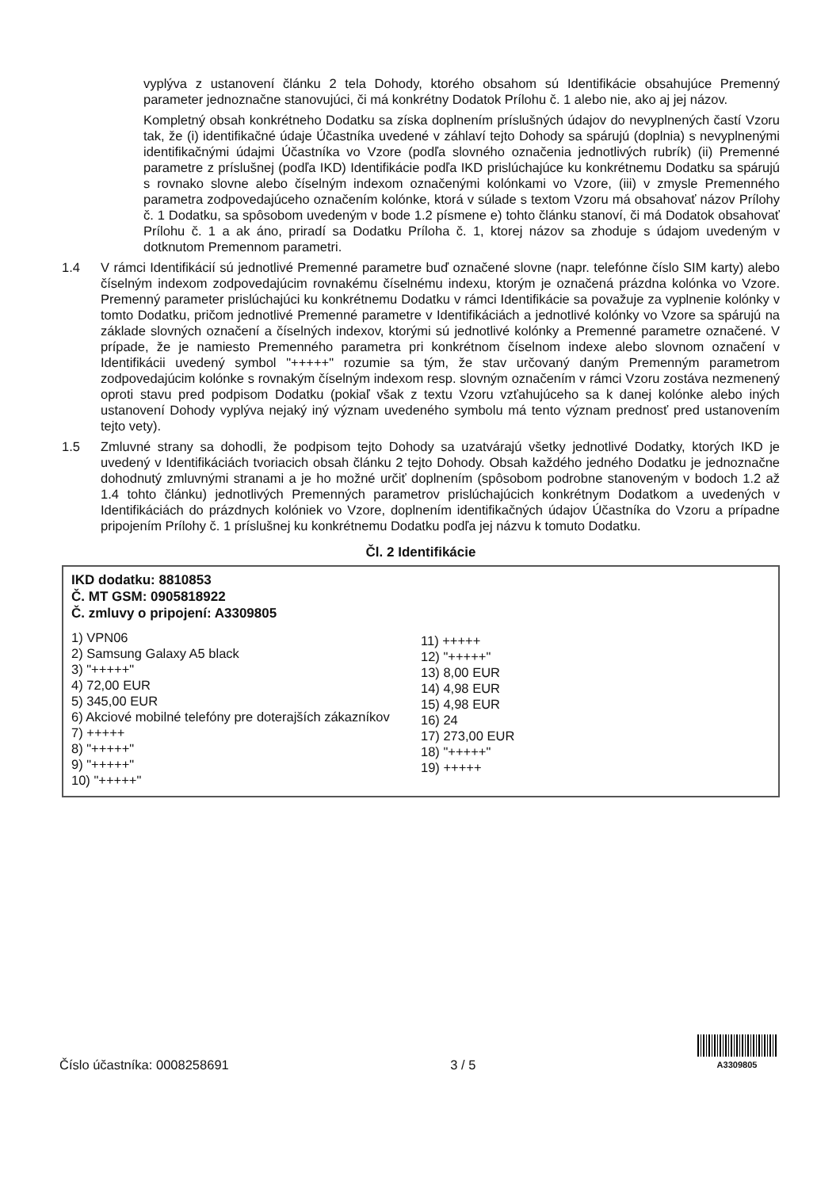vyplýva z ustanovení článku 2 tela Dohody, ktorého obsahom sú Identifikácie obsahujúce Premenný parameter jednoznačne stanovujúci, či má konkrétny Dodatok Prílohu č. 1 alebo nie, ako aj jej názov.
Kompletný obsah konkrétneho Dodatku sa získa doplnením príslušných údajov do nevyplnených častí Vzoru tak, že (i) identifikačné údaje Účastníka uvedené v záhlaví tejto Dohody sa spárujú (doplnia) s nevyplnenými identifikačnými údajmi Účastníka vo Vzore (podľa slovného označenia jednotlivých rubrík) (ii) Premenné parametre z príslušnej (podľa IKD) Identifikácie podľa IKD prislúchajúce ku konkrétnemu Dodatku sa spárujú s rovnako slovne alebo číselným indexom označenými kolónkami vo Vzore, (iii) v zmysle Premenného parametra zodpovedajúceho označením kolónke, ktorá v súlade s textom Vzoru má obsahovať názov Prílohy č. 1 Dodatku, sa spôsobom uvedeným v bode 1.2 písmene e) tohto článku stanoví, či má Dodatok obsahovať Prílohu č. 1 a ak áno, priradí sa Dodatku Príloha č. 1, ktorej názov sa zhoduje s údajom uvedeným v dotknutom Premennom parametri.
1.4 V rámci Identifikácií sú jednotlivé Premenné parametre buď označené slovne (napr. telefónne číslo SIM karty) alebo číselným indexom zodpovedajúcim rovnakému číselnému indexu, ktorým je označená prázdna kolónka vo Vzore. Premenný parameter prislúchajúci ku konkrétnemu Dodatku v rámci Identifikácie sa považuje za vyplnenie kolónky v tomto Dodatku, pričom jednotlivé Premenné parametre v Identifikáciách a jednotlivé kolónky vo Vzore sa spárujú na základe slovných označení a číselných indexov, ktorými sú jednotlivé kolónky a Premenné parametre označené. V prípade, že je namiesto Premenného parametra pri konkrétnom číselnom indexe alebo slovnom označení v Identifikácii uvedený symbol "+++++" rozumie sa tým, že stav určovaný daným Premenným parametrom zodpovedajúcim kolónke s rovnakým číselným indexom resp. slovným označením v rámci Vzoru zostáva nezmenený oproti stavu pred podpisom Dodatku (pokiaľ však z textu Vzoru vzťahujúceho sa k danej kolónke alebo iných ustanovení Dohody vyplýva nejaký iný význam uvedeného symbolu má tento význam prednosť pred ustanovením tejto vety).
1.5 Zmluvné strany sa dohodli, že podpisom tejto Dohody sa uzatvárajú všetky jednotlivé Dodatky, ktorých IKD je uvedený v Identifikáciách tvoriacich obsah článku 2 tejto Dohody. Obsah každého jedného Dodatku je jednoznačne dohodnutý zmluvnými stranami a je ho možné určiť doplnením (spôsobom podrobne stanoveným v bodoch 1.2 až 1.4 tohto článku) jednotlivých Premenných parametrov prislúchajúcich konkrétnym Dodatkom a uvedených v Identifikáciách do prázdnych kolóniek vo Vzore, doplnením identifikačných údajov Účastníka do Vzoru a prípadne pripojením Prílohy č. 1 príslušnej ku konkrétnemu Dodatku podľa jej názvu k tomuto Dodatku.
Čl. 2 Identifikácie
IKD dodatku: 8810853
Č. MT GSM: 0905818922
Č. zmluvy o pripojení: A3309805
1) VPN06
2) Samsung Galaxy A5 black
3) "+++++"
4) 72,00 EUR
5) 345,00 EUR
6) Akciové mobilné telefóny pre doterajších zákazníkov
7) +++++
8) "+++++"
9) "+++++"
10) "+++++"
11) +++++
12) "+++++"
13) 8,00 EUR
14) 4,98 EUR
15) 4,98 EUR
16) 24
17) 273,00 EUR
18) "+++++"
19) +++++
Číslo účastníka: 0008258691 3 / 5
A3309805